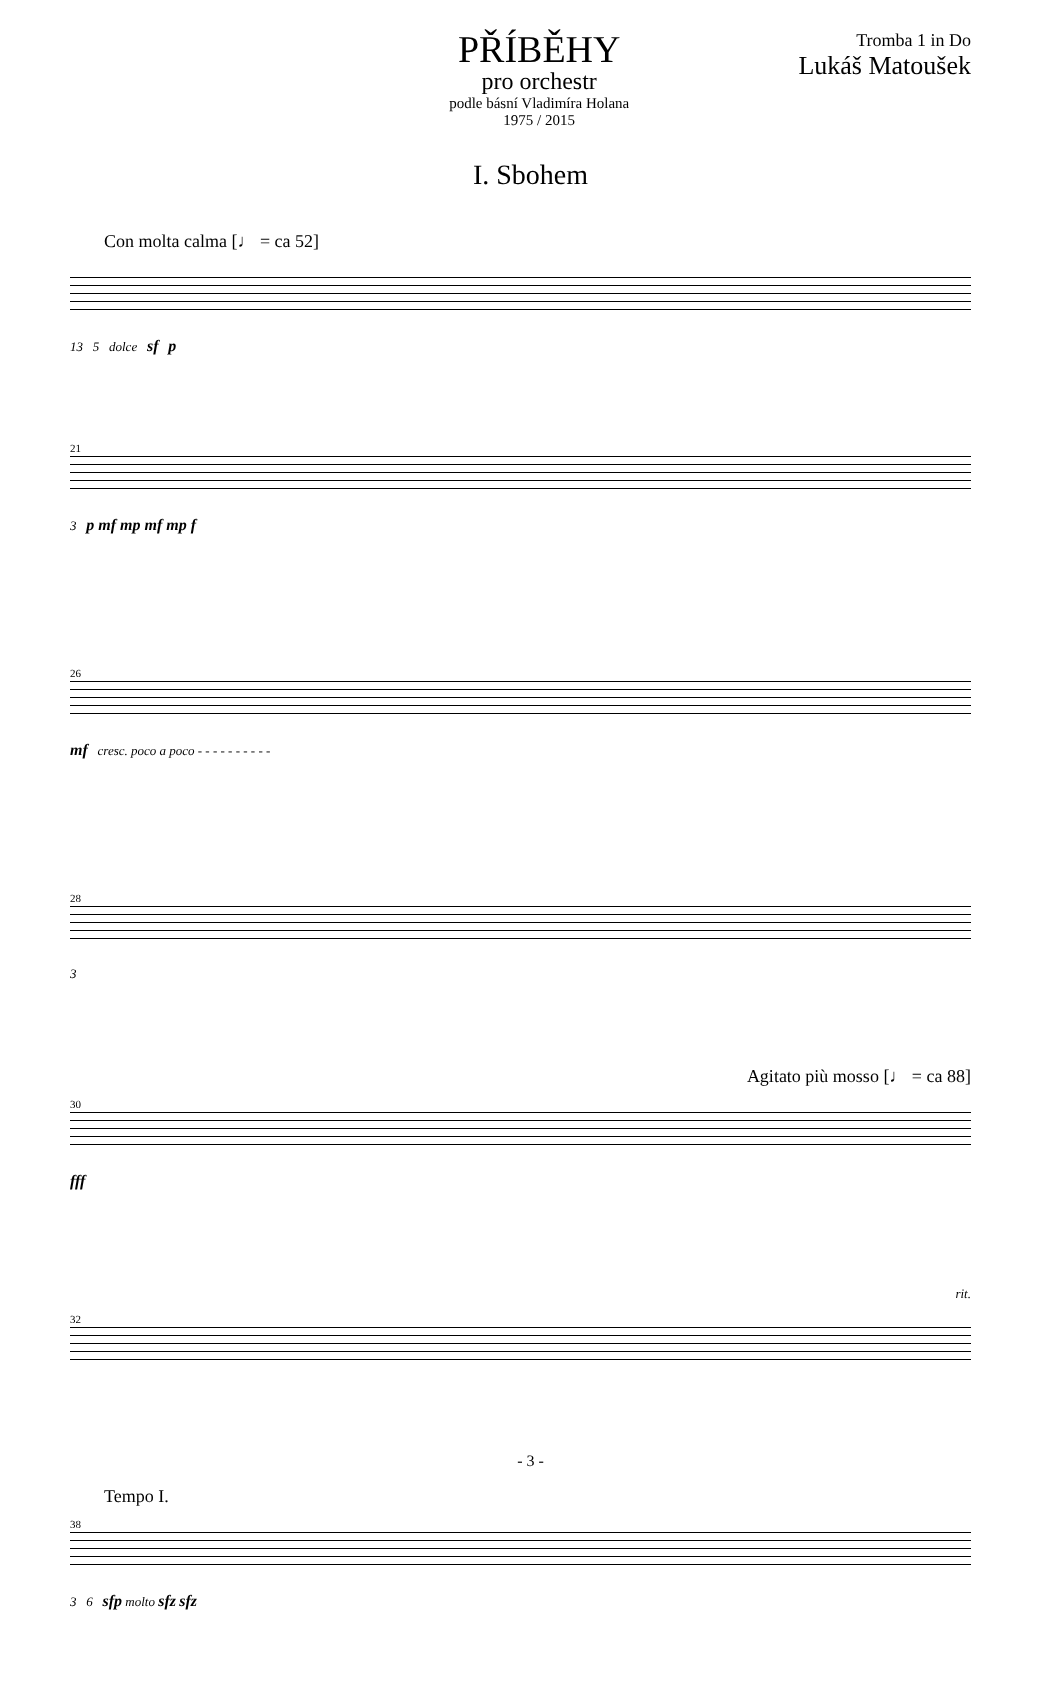PŘÍBĚHY
pro orchestr
podle básní Vladimíra Holana
1975 / 2015
Tromba 1 in Do
Lukáš Matoušek
I. Sbohem
Con molta calma [♩ = ca 52]
13 5 dolce sf p
21
3 p mf mp mf mp f
26
mf cresc. poco a poco - - - - - - - - - -
28
3
Agitato più mosso [♩ = ca 88]
30
fff
rit.
32
Tempo I.
38
3 6 sfp molto sfz sfz
- 3 -